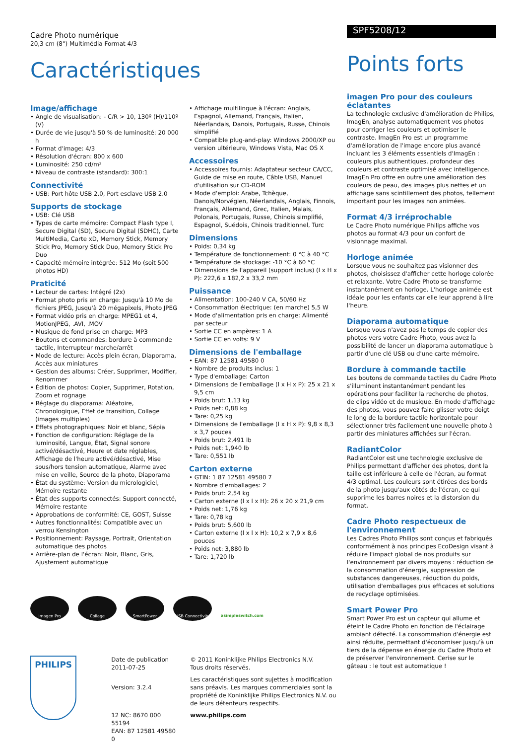Cadre Photo numérique
20,3 cm (8") Multimédia Format 4/3
Caractéristiques
Image/affichage
• Angle de visualisation: - C/R > 10, 130º (H)/110º (V)
• Durée de vie jusqu'à 50 % de luminosité: 20 000 h
• Format d'image: 4/3
• Résolution d'écran: 800 x 600
• Luminosité: 250 cd/m²
• Niveau de contraste (standard): 300:1
Connectivité
• USB: Port hôte USB 2.0, Port esclave USB 2.0
Supports de stockage
• USB: Clé USB
• Types de carte mémoire: Compact Flash type I, Secure Digital (SD), Secure Digital (SDHC), Carte MultiMedia, Carte xD, Memory Stick, Memory Stick Pro, Memory Stick Duo, Memory Stick Pro Duo
• Capacité mémoire intégrée: 512 Mo (soit 500 photos HD)
Praticité
• Lecteur de cartes: Intégré (2x)
• Format photo pris en charge: Jusqu'à 10 Mo de fichiers JPEG, Jusqu'à 20 mégapixels, Photo JPEG
• Format vidéo pris en charge: MPEG1 et 4, MotionJPEG, .AVI, .MOV
• Musique de fond prise en charge: MP3
• Boutons et commandes: bordure à commande tactile, Interrupteur marche/arrêt
• Mode de lecture: Accès plein écran, Diaporama, Accès aux miniatures
• Gestion des albums: Créer, Supprimer, Modifier, Renommer
• Édition de photos: Copier, Supprimer, Rotation, Zoom et rognage
• Réglage du diaporama: Aléatoire, Chronologique, Effet de transition, Collage (images multiples)
• Effets photographiques: Noir et blanc, Sépia
• Fonction de configuration: Réglage de la luminosité, Langue, État, Signal sonore activé/désactivé, Heure et date réglables, Affichage de l'heure activé/désactivé, Mise sous/hors tension automatique, Alarme avec mise en veille, Source de la photo, Diaporama
• État du système: Version du micrologiciel, Mémoire restante
• État des supports connectés: Support connecté, Mémoire restante
• Approbations de conformité: CE, GOST, Suisse
• Autres fonctionnalités: Compatible avec un verrou Kensington
• Positionnement: Paysage, Portrait, Orientation automatique des photos
• Arrière-plan de l'écran: Noir, Blanc, Gris, Ajustement automatique
• Affichage multilingue à l'écran: Anglais, Espagnol, Allemand, Français, Italien, Néerlandais, Danois, Portugais, Russe, Chinois simplifié
• Compatible plug-and-play: Windows 2000/XP ou version ultérieure, Windows Vista, Mac OS X
Accessoires
• Accessoires fournis: Adaptateur secteur CA/CC, Guide de mise en route, Câble USB, Manuel d'utilisation sur CD-ROM
• Mode d'emploi: Arabe, Tchèque, Danois/Norvégien, Néerlandais, Anglais, Finnois, Français, Allemand, Grec, Italien, Malais, Polonais, Portugais, Russe, Chinois simplifié, Espagnol, Suédois, Chinois traditionnel, Turc
Dimensions
• Poids: 0,34 kg
• Température de fonctionnement: 0 °C à 40 °C
• Température de stockage: -10 °C à 60 °C
• Dimensions de l'appareil (support inclus) (l x H x P): 222,6 x 182,2 x 33,2 mm
Puissance
• Alimentation: 100-240 V CA, 50/60 Hz
• Consommation électrique: (en marche) 5,5 W
• Mode d'alimentation pris en charge: Alimenté par secteur
• Sortie CC en ampères: 1 A
• Sortie CC en volts: 9 V
Dimensions de l'emballage
• EAN: 87 12581 49580 0
• Nombre de produits inclus: 1
• Type d'emballage: Carton
• Dimensions de l'emballage (l x H x P): 25 x 21 x 9,5 cm
• Poids brut: 1,13 kg
• Poids net: 0,88 kg
• Tare: 0,25 kg
• Dimensions de l'emballage (l x H x P): 9,8 x 8,3 x 3,7 pouces
• Poids brut: 2,491 lb
• Poids net: 1,940 lb
• Tare: 0,551 lb
Carton externe
• GTIN: 1 87 12581 49580 7
• Nombre d'emballages: 2
• Poids brut: 2,54 kg
• Carton externe (l x l x H): 26 x 20 x 21,9 cm
• Poids net: 1,76 kg
• Tare: 0,78 kg
• Poids brut: 5,600 lb
• Carton externe (l x l x H): 10,2 x 7,9 x 8,6 pouces
• Poids net: 3,880 lb
• Tare: 1,720 lb
Imagen Pro Collage SmartPower USB Connectivity
asimpleswitch.com
PHILIPS
Date de publication
2011-07-25
Version: 3.2.4
12 NC: 8670 000 55194
EAN: 87 12581 49580 0
© 2011 Koninklijke Philips Electronics N.V.
Tous droits réservés.
Les caractéristiques sont sujettes à modification sans préavis. Les marques commerciales sont la propriété de Koninklijke Philips Electronics N.V. ou de leurs détenteurs respectifs.
www.philips.com
SPF5208/12
Points forts
imagen Pro pour des couleurs éclatantes
La technologie exclusive d'amélioration de Philips, ImagEn, analyse automatiquement vos photos pour corriger les couleurs et optimiser le contraste. ImagEn Pro est un programme d'amélioration de l'image encore plus avancé incluant les 3 éléments essentiels d'ImagEn : couleurs plus authentiques, profondeur des couleurs et contraste optimisé avec intelligence. ImagEn Pro offre en outre une amélioration des couleurs de peau, des images plus nettes et un affichage sans scintillement des photos, tellement important pour les images non animées.
Format 4/3 irréprochable
Le Cadre Photo numérique Philips affiche vos photos au format 4/3 pour un confort de visionnage maximal.
Horloge animée
Lorsque vous ne souhaitez pas visionner des photos, choisissez d'afficher cette horloge colorée et relaxante. Votre Cadre Photo se transforme instantanément en horloge. L'horloge animée est idéale pour les enfants car elle leur apprend à lire l'heure.
Diaporama automatique
Lorsque vous n'avez pas le temps de copier des photos vers votre Cadre Photo, vous avez la possibilité de lancer un diaporama automatique à partir d'une clé USB ou d'une carte mémoire.
Bordure à commande tactile
Les boutons de commande tactiles du Cadre Photo s'illuminent instantanément pendant les opérations pour faciliter la recherche de photos, de clips vidéo et de musique. En mode d'affichage des photos, vous pouvez faire glisser votre doigt le long de la bordure tactile horizontale pour sélectionner très facilement une nouvelle photo à partir des miniatures affichées sur l'écran.
RadiantColor
RadiantColor est une technologie exclusive de Philips permettant d'afficher des photos, dont la taille est inférieure à celle de l'écran, au format 4/3 optimal. Les couleurs sont étirées des bords de la photo jusqu'aux côtés de l'écran, ce qui supprime les barres noires et la distorsion du format.
Cadre Photo respectueux de l'environnement
Les Cadres Photo Philips sont conçus et fabriqués conformément à nos principes EcoDesign visant à réduire l'impact global de nos produits sur l'environnement par divers moyens : réduction de la consommation d'énergie, suppression de substances dangereuses, réduction du poids, utilisation d'emballages plus efficaces et solutions de recyclage optimisées.
Smart Power Pro
Smart Power Pro est un capteur qui allume et éteint le Cadre Photo en fonction de l'éclairage ambiant détecté. La consommation d'énergie est ainsi réduite, permettant d'économiser jusqu'à un tiers de la dépense en énergie du Cadre Photo et de préserver l'environnement. Cerise sur le gâteau : le tout est automatique !